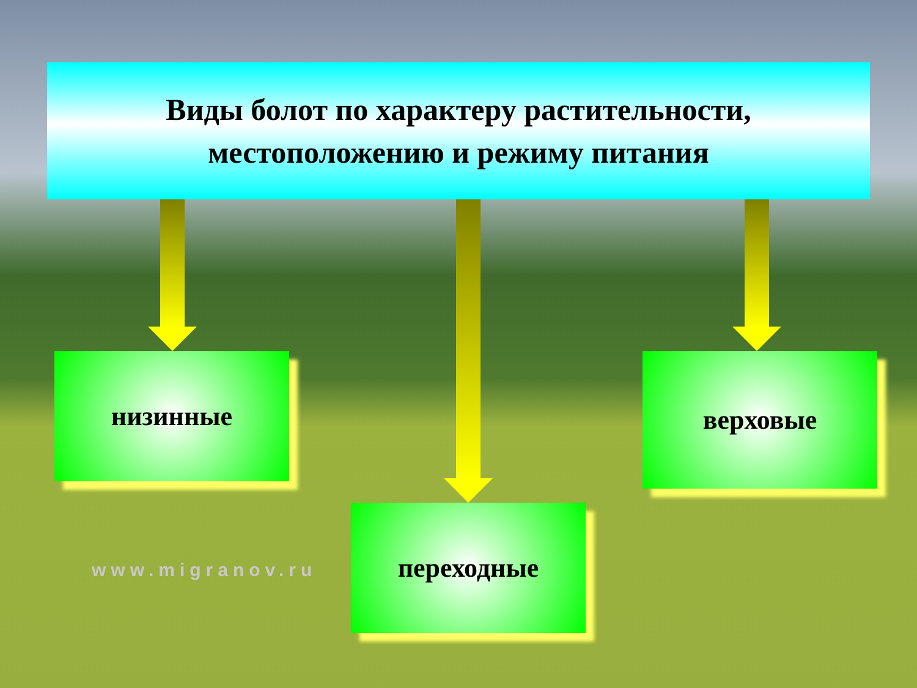Виды болот по характеру растительности,
местоположению и режиму питания
www.migranov.ru
низинные верховые
переходные